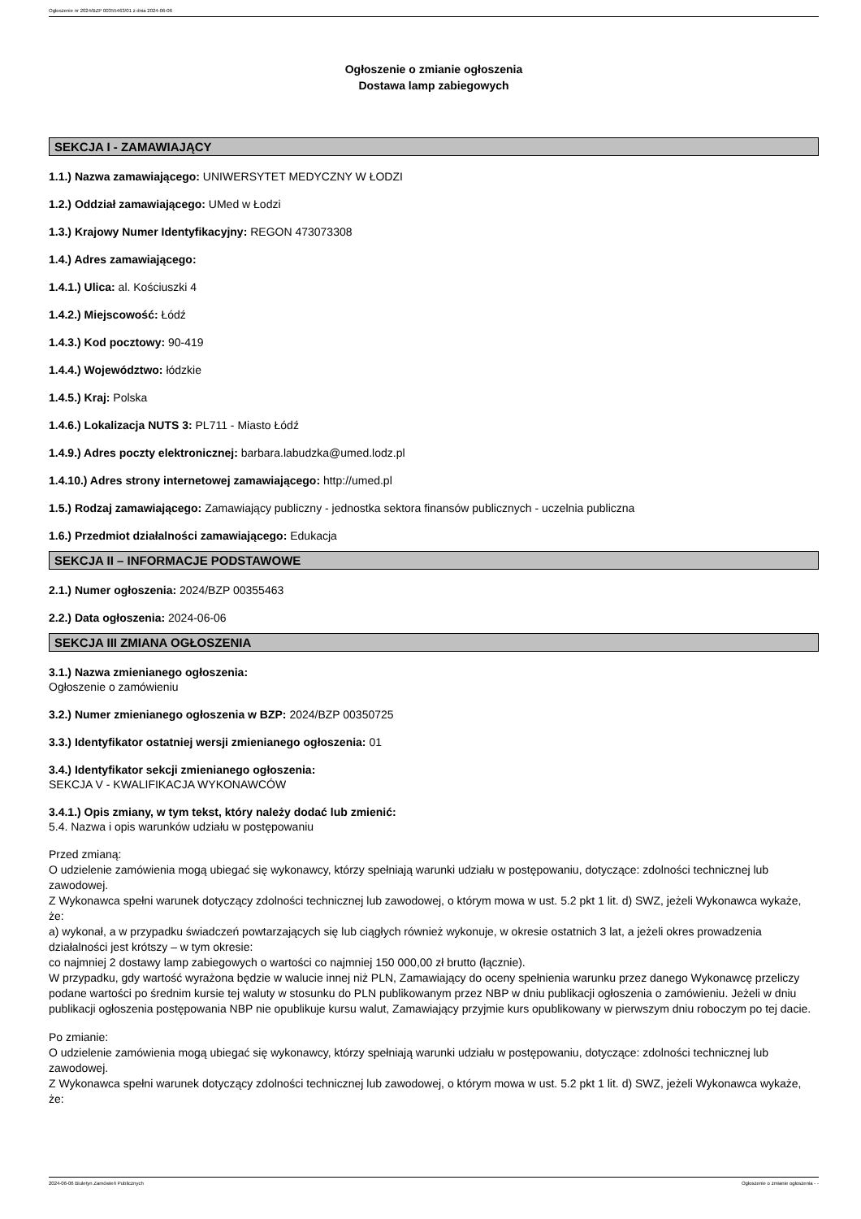Ogłoszenie nr 2024/BZP 00355463/01 z dnia 2024-06-06
Ogłoszenie o zmianie ogłoszenia
Dostawa lamp zabiegowych
SEKCJA I - ZAMAWIAJĄCY
1.1.) Nazwa zamawiającego: UNIWERSYTET MEDYCZNY W ŁODZI
1.2.) Oddział zamawiającego: UMed w Łodzi
1.3.) Krajowy Numer Identyfikacyjny: REGON 473073308
1.4.) Adres zamawiającego:
1.4.1.) Ulica: al. Kościuszki 4
1.4.2.) Miejscowość: Łódź
1.4.3.) Kod pocztowy: 90-419
1.4.4.) Województwo: łódzkie
1.4.5.) Kraj: Polska
1.4.6.) Lokalizacja NUTS 3: PL711 - Miasto Łódź
1.4.9.) Adres poczty elektronicznej: barbara.labudzka@umed.lodz.pl
1.4.10.) Adres strony internetowej zamawiającego: http://umed.pl
1.5.) Rodzaj zamawiającego: Zamawiający publiczny - jednostka sektora finansów publicznych - uczelnia publiczna
1.6.) Przedmiot działalności zamawiającego: Edukacja
SEKCJA II – INFORMACJE PODSTAWOWE
2.1.) Numer ogłoszenia: 2024/BZP 00355463
2.2.) Data ogłoszenia: 2024-06-06
SEKCJA III ZMIANA OGŁOSZENIA
3.1.) Nazwa zmienianego ogłoszenia:
Ogłoszenie o zamówieniu
3.2.) Numer zmienianego ogłoszenia w BZP: 2024/BZP 00350725
3.3.) Identyfikator ostatniej wersji zmienianego ogłoszenia: 01
3.4.) Identyfikator sekcji zmienianego ogłoszenia:
SEKCJA V - KWALIFIKACJA WYKONAWCÓW
3.4.1.) Opis zmiany, w tym tekst, który należy dodać lub zmienić:
5.4. Nazwa i opis warunków udziału w postępowaniu
Przed zmianą:
O udzielenie zamówienia mogą ubiegać się wykonawcy, którzy spełniają warunki udziału w postępowaniu, dotyczące: zdolności technicznej lub zawodowej.
Z Wykonawca spełni warunek dotyczący zdolności technicznej lub zawodowej, o którym mowa w ust. 5.2 pkt 1 lit. d) SWZ, jeżeli Wykonawca wykaże, że:
a) wykonał, a w przypadku świadczeń powtarzających się lub ciągłych również wykonuje, w okresie ostatnich 3 lat, a jeżeli okres prowadzenia działalności jest krótszy – w tym okresie:
co najmniej 2 dostawy lamp zabiegowych o wartości co najmniej 150 000,00 zł brutto (łącznie).
W przypadku, gdy wartość wyrażona będzie w walucie innej niż PLN, Zamawiający do oceny spełnienia warunku przez danego Wykonawcę przeliczy podane wartości po średnim kursie tej waluty w stosunku do PLN publikowanym przez NBP w dniu publikacji ogłoszenia o zamówieniu. Jeżeli w dniu publikacji ogłoszenia postępowania NBP nie opublikuje kursu walut, Zamawiający przyjmie kurs opublikowany w pierwszym dniu roboczym po tej dacie.
Po zmianie:
O udzielenie zamówienia mogą ubiegać się wykonawcy, którzy spełniają warunki udziału w postępowaniu, dotyczące: zdolności technicznej lub zawodowej.
Z Wykonawca spełni warunek dotyczący zdolności technicznej lub zawodowej, o którym mowa w ust. 5.2 pkt 1 lit. d) SWZ, jeżeli Wykonawca wykaże, że:
2024-06-06 Biuletyn Zamówień Publicznych Ogłoszenie o zmianie ogłoszenia - -